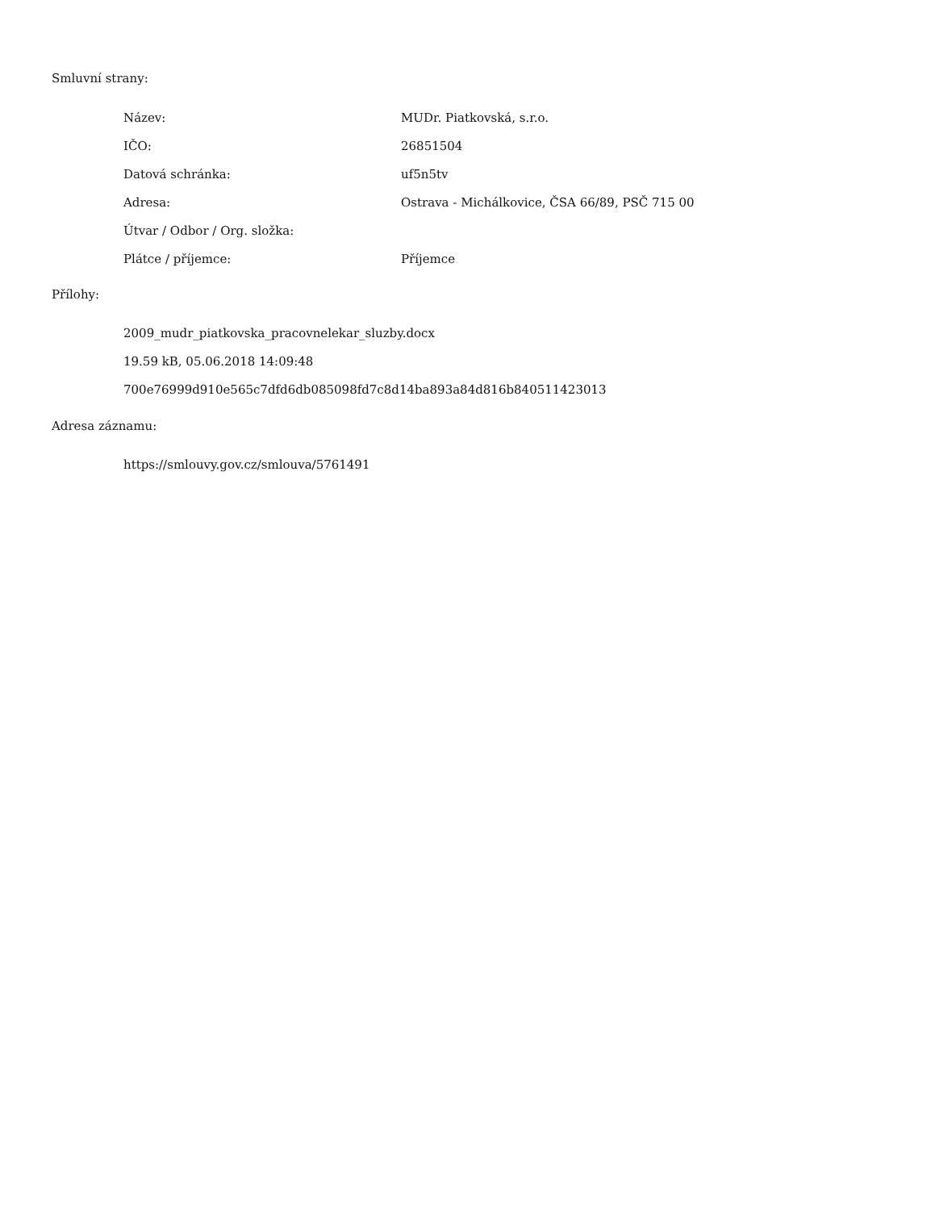Smluvní strany:
| Název: | MUDr. Piatkovská, s.r.o. |
| IČO: | 26851504 |
| Datová schránka: | uf5n5tv |
| Adresa: | Ostrava - Michálkovice, ČSA 66/89, PSČ 715 00 |
| Útvar / Odbor / Org. složka: | |
| Plátce / příjemce: | Příjemce |
Přílohy:
2009_mudr_piatkovska_pracovnelekar_sluzby.docx
19.59 kB, 05.06.2018 14:09:48
700e76999d910e565c7dfd6db085098fd7c8d14ba893a84d816b840511423013
Adresa záznamu:
https://smlouvy.gov.cz/smlouva/5761491